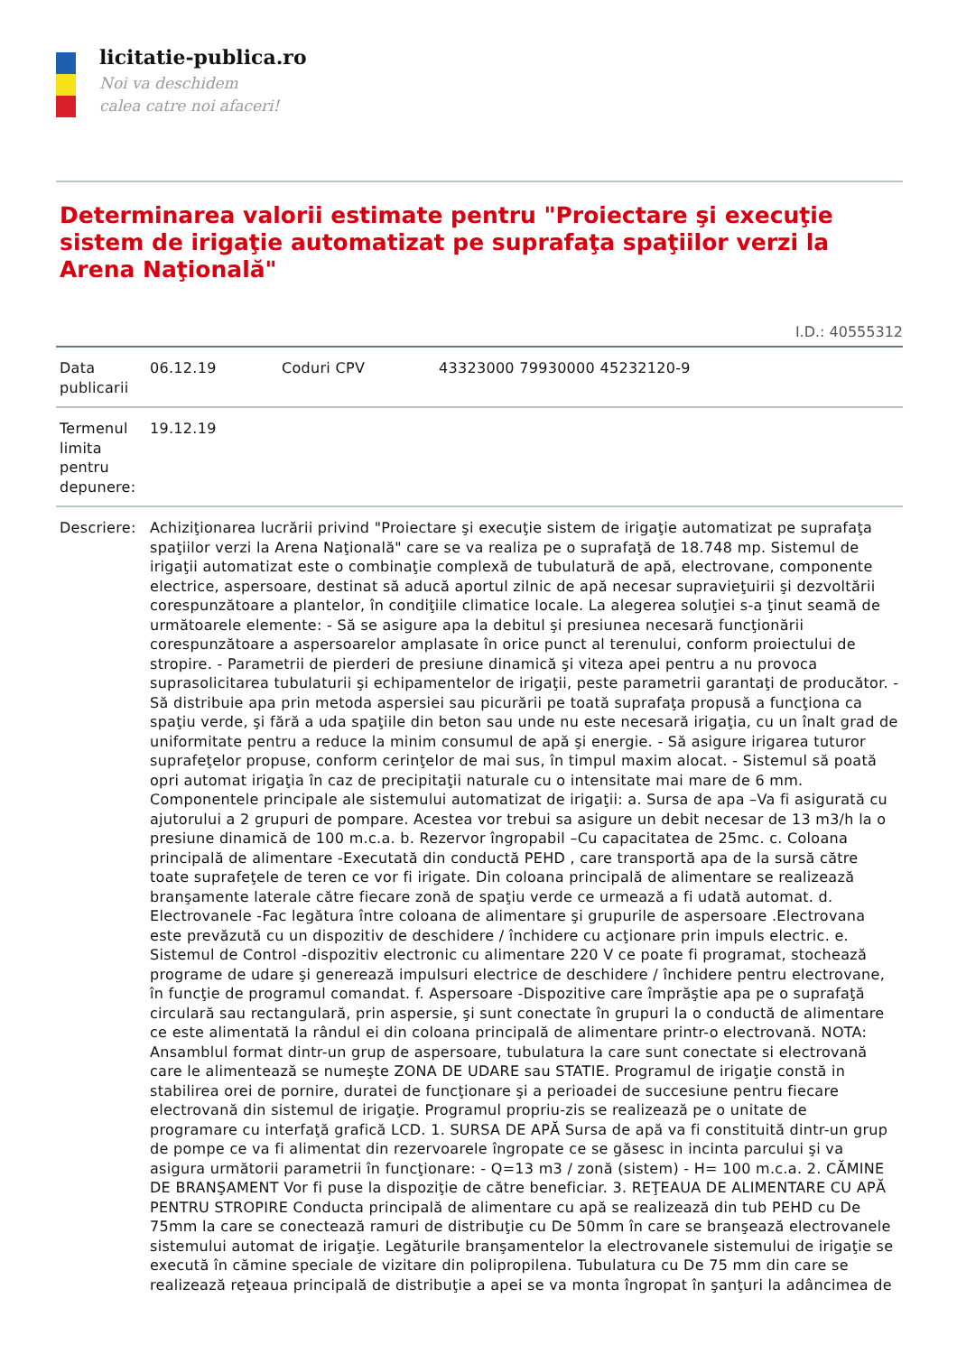licitatie-publica.ro
Noi va deschidem
calea catre noi afaceri!
Determinarea valorii estimate pentru "Proiectare şi execuţie sistem de irigaţie automatizat pe suprafaţa spaţiilor verzi la Arena Naţională"
I.D.: 40555312
| Data publicarii | 06.12.19 | Coduri CPV | 43323000 79930000 45232120-9 |
| Termenul limita pentru depunere: | 19.12.19 | | |
| Descriere: | Achiziţionarea lucrării privind "Proiectare şi execuţie sistem de irigaţie automatizat pe suprafaţa spaţiilor verzi la Arena Naţională" care se va realiza pe o suprafaţă de 18.748 mp. Sistemul de irigaţii automatizat este o combinaţie complexă de tubulatură de apă, electrovane, componente electrice, aspersoare, destinat să aducă aportul zilnic de apă necesar supravieţuirii şi dezvoltării corespunzătoare a plantelor, în condiţiile climatice locale. La alegerea soluţiei s-a ţinut seamă de următoarele elemente: - Să se asigure apa la debitul şi presiunea necesară funcţionării corespunzătoare a aspersoarelor amplasate în orice punct al terenului, conform proiectului de stropire. - Parametrii de pierderi de presiune dinamică şi viteza apei pentru a nu provoca suprasolicitarea tubulaturii şi echipamentelor de irigaţii, peste parametrii garantaţi de producător. - Să distribuie apa prin metoda aspersiei sau picurării pe toată suprafaţa propusă a funcţiona ca spaţiu verde, şi fără a uda spaţiile din beton sau unde nu este necesară irigaţia, cu un înalt grad de uniformitate pentru a reduce la minim consumul de apă şi energie. - Să asigure irigarea tuturor suprafeţelor propuse, conform cerinţelor de mai sus, în timpul maxim alocat. - Sistemul să poată opri automat irigaţia în caz de precipitaţii naturale cu o intensitate mai mare de 6 mm. Componentele principale ale sistemului automatizat de irigaţii: a. Sursa de apa –Va fi asigurată cu ajutorului a 2 grupuri de pompare. Acestea vor trebui sa asigure un debit necesar de 13 m3/h la o presiune dinamică de 100 m.c.a. b. Rezervor îngropabil –Cu capacitatea de 25mc. c. Coloana principală de alimentare -Executată din conductă PEHD , care transportă apa de la sursă către toate suprafeţele de teren ce vor fi irigate. Din coloana principală de alimentare se realizează branşamente laterale către fiecare zonă de spaţiu verde ce urmează a fi udată automat. d. Electrovanele -Fac legătura între coloana de alimentare şi grupurile de aspersoare .Electrovana este prevăzută cu un dispozitiv de deschidere / închidere cu acţionare prin impuls electric. e. Sistemul de Control -dispozitiv electronic cu alimentare 220 V ce poate fi programat, stochează programe de udare şi generează impulsuri electrice de deschidere / închidere pentru electrovane, în funcţie de programul comandat. f. Aspersoare -Dispozitive care împrăştie apa pe o suprafaţă circulară sau rectangulară, prin aspersie, şi sunt conectate în grupuri la o conductă de alimentare ce este alimentată la rândul ei din coloana principală de alimentare printr-o electrovană. NOTA: Ansamblul format dintr-un grup de aspersoare, tubulatura la care sunt conectate si electrovană care le alimentează se numeşte ZONA DE UDARE sau STATIE. Programul de irigaţie constă in stabilirea orei de pornire, duratei de funcţionare şi a perioadei de succesiune pentru fiecare electrovană din sistemul de irigaţie. Programul propriu-zis se realizează pe o unitate de programare cu interfaţă grafică LCD. 1. SURSA DE APĂ Sursa de apă va fi constituită dintr-un grup de pompe ce va fi alimentat din rezervoarele îngropate ce se găsesc in incinta parcului şi va asigura următorii parametrii în funcţionare: - Q=13 m3 / zonă (sistem) - H= 100 m.c.a. 2. CĂMINE DE BRANŞAMENT Vor fi puse la dispoziţie de către beneficiar. 3. REŢEAUA DE ALIMENTARE CU APĂ PENTRU STROPIRE Conducta principală de alimentare cu apă se realizează din tub PEHD cu De 75mm la care se conectează ramuri de distribuţie cu De 50mm în care se branşează electrovanele sistemului automat de irigaţie. Legăturile branşamentelor la electrovanele sistemului de irigaţie se execută în cămine speciale de vizitare din polipropilena. Tubulatura cu De 75 mm din care se realizează reţeaua principală de distribuţie a apei se va monta îngropat în şanţuri la adâncimea de | | |